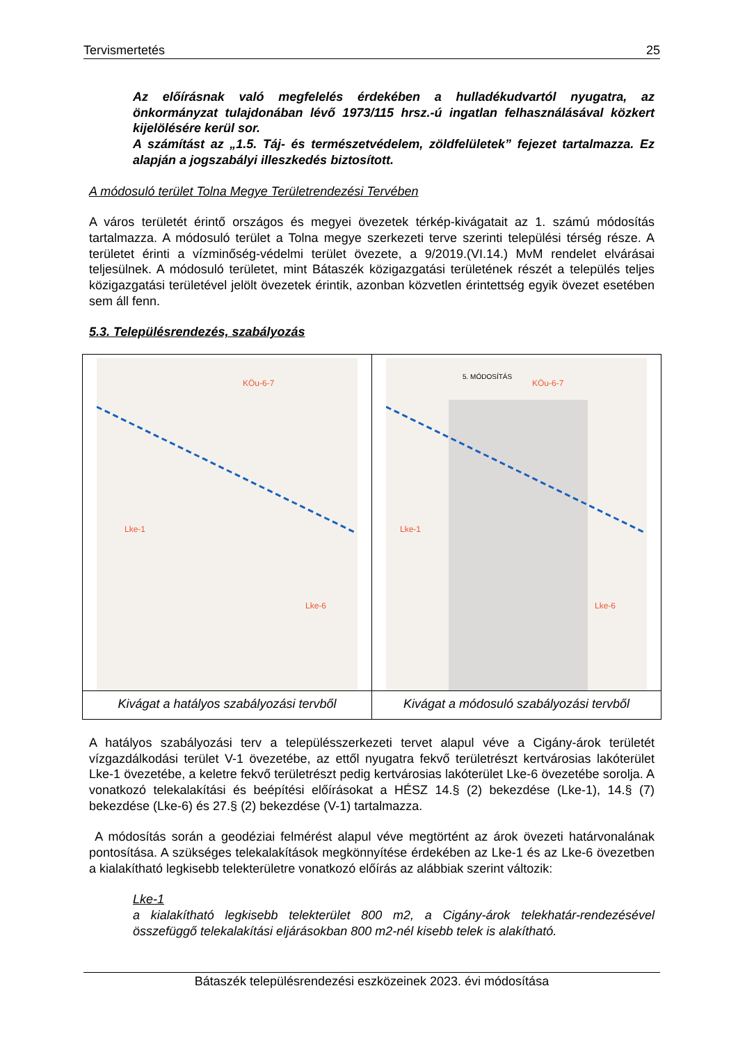Tervismertetés 25
Az előírásnak való megfelelés érdekében a hulladékudvartól nyugatra, az önkormányzat tulajdonában lévő 1973/115 hrsz.-ú ingatlan felhasználásával közkert kijelölésére kerül sor.
A számítást az „1.5. Táj- és természetvédelem, zöldfelületek” fejezet tartalmazza. Ez alapján a jogszabályi illeszkedés biztosított.
A módosuló terület Tolna Megye Területrendezési Tervében
A város területét érintő országos és megyei övezetek térkép-kivágatait az 1. számú módosítás tartalmazza. A módosuló terület a Tolna megye szerkezeti terve szerinti települési térség része. A területet érinti a vízminőség-védelmi terület övezete, a 9/2019.(VI.14.) MvM rendelet elvárásai teljesülnek. A módosuló területet, mint Bátaszék közigazgatási területének részét a település teljes közigazgatási területével jelölt övezetek érintik, azonban közvetlen érintettség egyik övezet esetében sem áll fenn.
5.3. Településrendezés, szabályozás
KÖu-6-7
Lke-1
Lke-6
Kivágat a hatályos szabályozási tervből
5. MÓDOSÍTÁS
KÖu-6-7
Lke-1
Lke-6
Kivágat a módosuló szabályozási tervből
A hatályos szabályozási terv a településszerkezeti tervet alapul véve a Cigány-árok területét vízgazdálkodási terület V-1 övezetébe, az ettől nyugatra fekvő területrészt kertvárosias lakóterület Lke-1 övezetébe, a keletre fekvő területrészt pedig kertvárosias lakóterület Lke-6 övezetébe sorolja. A vonatkozó telekalakítási és beépítési előírásokat a HÉSZ 14.§ (2) bekezdése (Lke-1), 14.§ (7) bekezdése (Lke-6) és 27.§ (2) bekezdése (V-1) tartalmazza.
A módosítás során a geodéziai felmérést alapul véve megtörtént az árok övezeti határvonalának pontosítása. A szükséges telekalakítások megkönnyítése érdekében az Lke-1 és az Lke-6 övezetben a kialakítható legkisebb telekterületre vonatkozó előírás az alábbiak szerint változik:
Lke-1
a kialakítható legkisebb telekterület 800 m2, a Cigány-árok telekhatár-rendezésével összefüggő telekalakítási eljárásokban 800 m2-nél kisebb telek is alakítható.
Bátaszék településrendezési eszközeinek 2023. évi módosítása